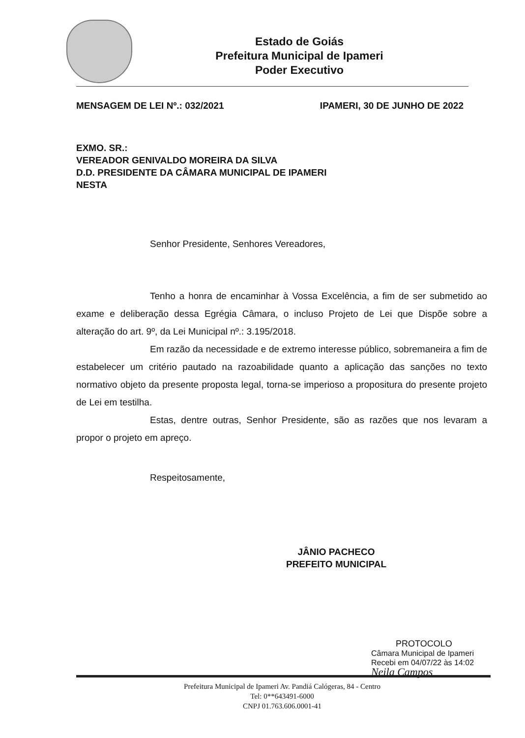Estado de Goiás
Prefeitura Municipal de Ipameri
Poder Executivo
MENSAGEM DE LEI Nº.: 032/2021 IPAMERI, 30 DE JUNHO DE 2022
EXMO. SR.:
VEREADOR GENIVALDO MOREIRA DA SILVA
D.D. PRESIDENTE DA CÂMARA MUNICIPAL DE IPAMERI
NESTA
Senhor Presidente, Senhores Vereadores,
Tenho a honra de encaminhar à Vossa Excelência, a fim de ser submetido ao exame e deliberação dessa Egrégia Câmara, o incluso Projeto de Lei que Dispõe sobre a alteração do art. 9º, da Lei Municipal nº.: 3.195/2018.
Em razão da necessidade e de extremo interesse público, sobremaneira a fim de estabelecer um critério pautado na razoabilidade quanto a aplicação das sanções no texto normativo objeto da presente proposta legal, torna-se imperioso a propositura do presente projeto de Lei em testilha.
Estas, dentre outras, Senhor Presidente, são as razões que nos levaram a propor o projeto em apreço.
Respeitosamente,
JÂNIO PACHECO
PREFEITO MUNICIPAL
PROTOCOLO
Câmara Municipal de Ipameri
Recebi em 04/07/22 às 14:02
Neila Campos
Prefeitura Municipal de Ipameri Av. Pandiá Calógeras, 84 - Centro
Tel: 0**643491-6000
CNPJ 01.763.606.0001-41